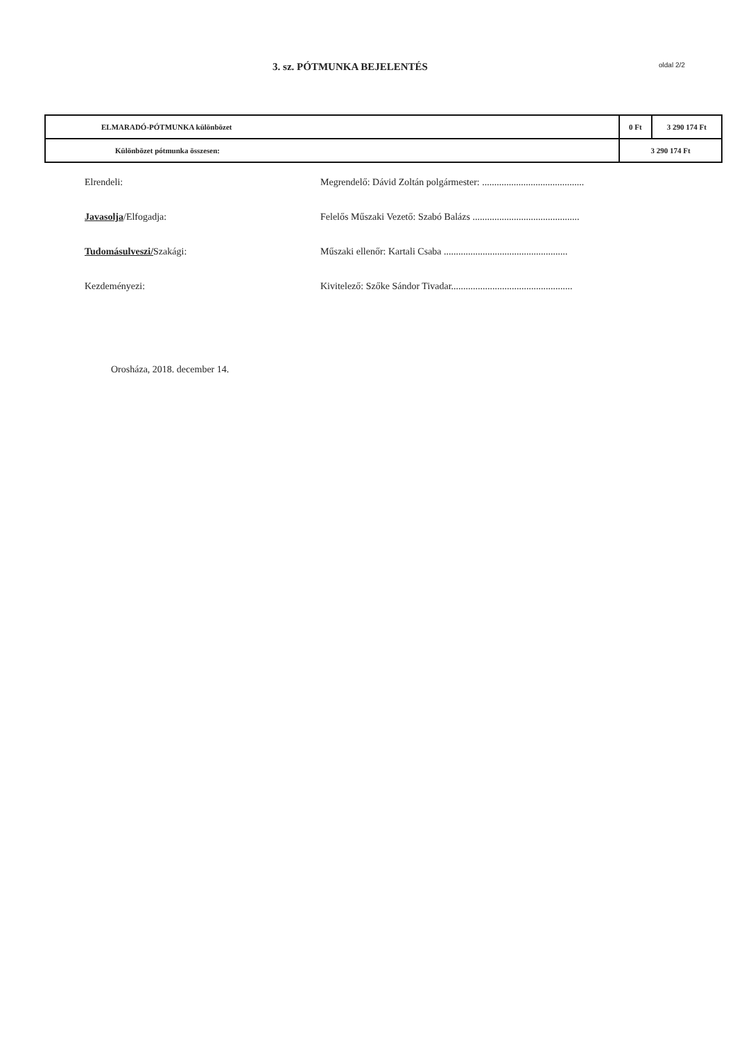3. sz. PÓTMUNKA BEJELENTÉS
oldal 2/2
| ELMARADÓ-PÓTMUNKA különbözet | 0 Ft | 3 290 174 Ft |
| Különbözet pótmunka összesen: | 3 290 174 Ft | |
Elrendeli: Megrendelő: Dávid Zoltán polgármester: ..........................................
Javasolja/Elfogadja: Felelős Műszaki Vezető: Szabó Balázs ............................................
Tudomásulveszi/Szakági: Műszaki ellenőr: Kartali Csaba ...................................................
Kezdeményezi: Kivitelező: Szőke Sándor Tivadar..................................................
Orosháza, 2018. december 14.